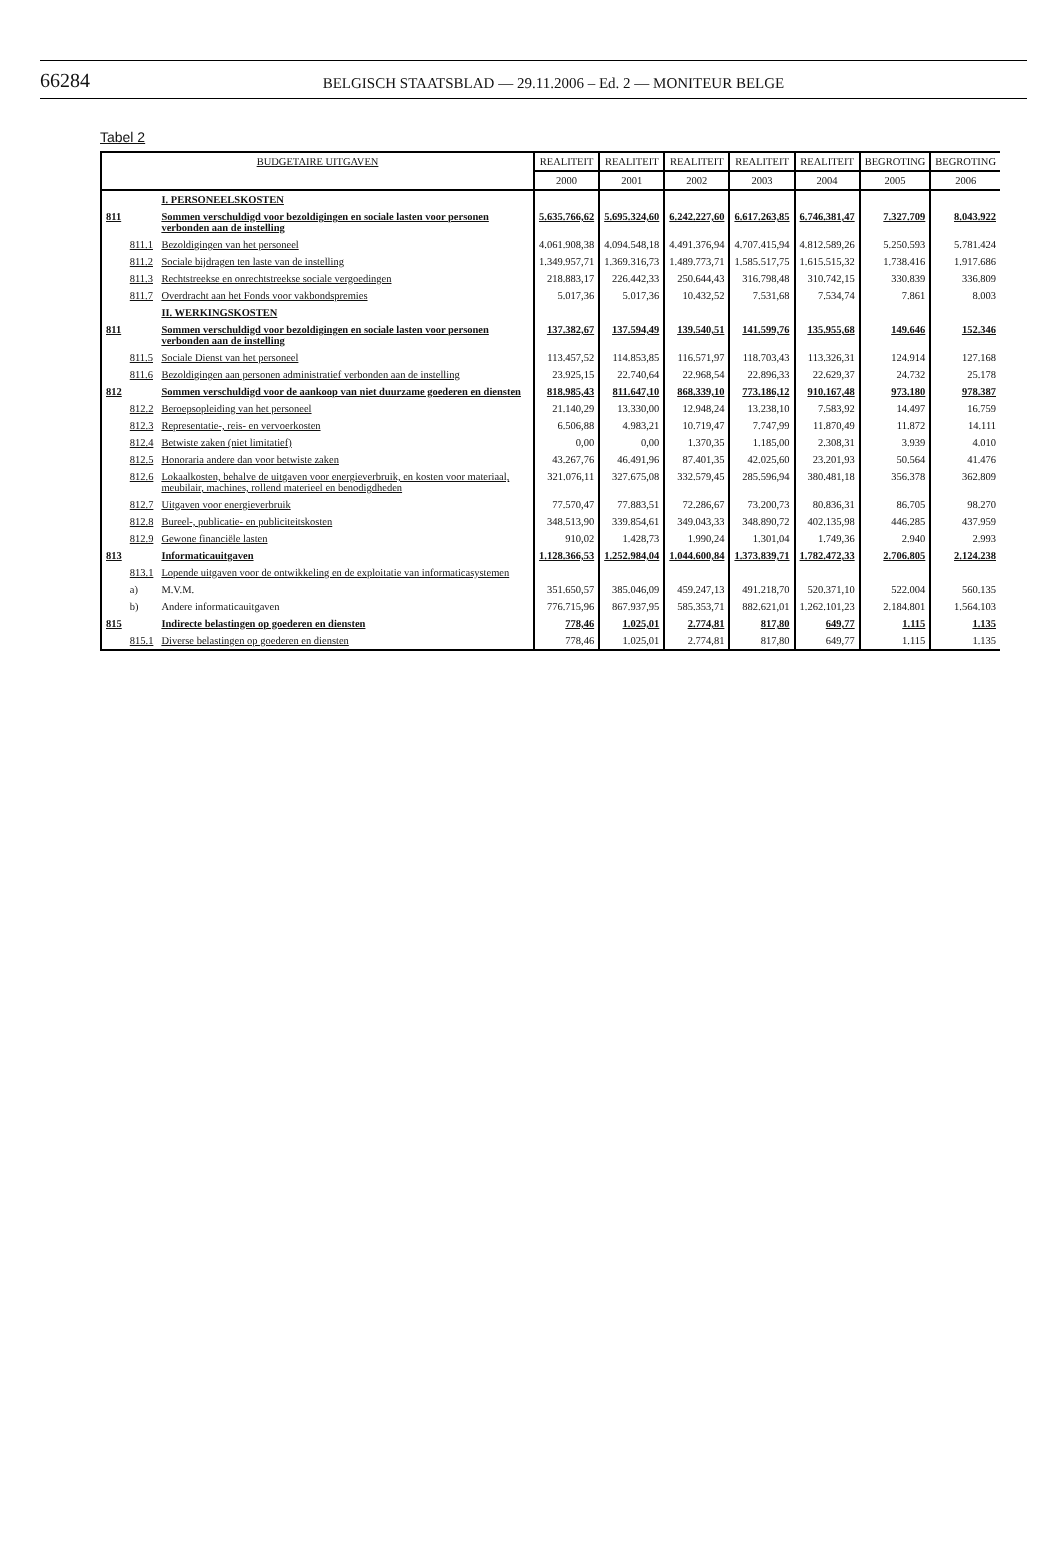66284
BELGISCH STAATSBLAD — 29.11.2006 – Ed. 2 — MONITEUR BELGE
Tabel 2
| BUDGETAIRE UITGAVEN | | | REALITEIT | REALITEIT | REALITEIT | REALITEIT | REALITEIT | BEGROTING | BEGROTING |
| --- | --- | --- | --- | --- | --- | --- | --- | --- | --- |
| | | | 2000 | 2001 | 2002 | 2003 | 2004 | 2005 | 2006 |
| | | I. PERSONEELSKOSTEN | | | | | | | |
| 811 | | Sommen verschuldigd voor bezoldigingen en sociale lasten voor personen verbonden aan de instelling | 5.635.766,62 | 5.695.324,60 | 6.242.227,60 | 6.617.263,85 | 6.746.381,47 | 7.327.709 | 8.043.922 |
| | 811.1 | Bezoldigingen van het personeel | 4.061.908,38 | 4.094.548,18 | 4.491.376,94 | 4.707.415,94 | 4.812.589,26 | 5.250.593 | 5.781.424 |
| | 811.2 | Sociale bijdragen ten laste van de instelling | 1.349.957,71 | 1.369.316,73 | 1.489.773,71 | 1.585.517,75 | 1.615.515,32 | 1.738.416 | 1.917.686 |
| | 811.3 | Rechtstreekse en onrechtstreekse sociale vergoedingen | 218.883,17 | 226.442,33 | 250.644,43 | 316.798,48 | 310.742,15 | 330.839 | 336.809 |
| | 811.7 | Overdracht aan het Fonds voor vakbondspremies | 5.017,36 | 5.017,36 | 10.432,52 | 7.531,68 | 7.534,74 | 7.861 | 8.003 |
| | | II. WERKINGSKOSTEN | | | | | | | |
| 811 | | Sommen verschuldigd voor bezoldigingen en sociale lasten voor personen verbonden aan de instelling | 137.382,67 | 137.594,49 | 139.540,51 | 141.599,76 | 135.955,68 | 149.646 | 152.346 |
| | 811.5 | Sociale Dienst van het personeel | 113.457,52 | 114.853,85 | 116.571,97 | 118.703,43 | 113.326,31 | 124.914 | 127.168 |
| | 811.6 | Bezoldigingen aan personen administratief verbonden aan de instelling | 23.925,15 | 22.740,64 | 22.968,54 | 22.896,33 | 22.629,37 | 24.732 | 25.178 |
| 812 | | Sommen verschuldigd voor de aankoop van niet duurzame goederen en diensten | 818.985,43 | 811.647,10 | 868.339,10 | 773.186,12 | 910.167,48 | 973.180 | 978.387 |
| | 812.2 | Beroepsopleiding van het personeel | 21.140,29 | 13.330,00 | 12.948,24 | 13.238,10 | 7.583,92 | 14.497 | 16.759 |
| | 812.3 | Representatie-, reis- en vervoerkosten | 6.506,88 | 4.983,21 | 10.719,47 | 7.747,99 | 11.870,49 | 11.872 | 14.111 |
| | 812.4 | Betwiste zaken (niet limitatief) | 0,00 | 0,00 | 1.370,35 | 1.185,00 | 2.308,31 | 3.939 | 4.010 |
| | 812.5 | Honoraria andere dan voor betwiste zaken | 43.267,76 | 46.491,96 | 87.401,35 | 42.025,60 | 23.201,93 | 50.564 | 41.476 |
| | 812.6 | Lokaalkosten, behalve de uitgaven voor energieverbruik, en kosten voor materiaal, meubilair, machines, rollend materieel en benodigdheden | 321.076,11 | 327.675,08 | 332.579,45 | 285.596,94 | 380.481,18 | 356.378 | 362.809 |
| | 812.7 | Uitgaven voor energieverbruik | 77.570,47 | 77.883,51 | 72.286,67 | 73.200,73 | 80.836,31 | 86.705 | 98.270 |
| | 812.8 | Bureel-, publicatie- en publiciteitskosten | 348.513,90 | 339.854,61 | 349.043,33 | 348.890,72 | 402.135,98 | 446.285 | 437.959 |
| | 812.9 | Gewone financiële lasten | 910,02 | 1.428,73 | 1.990,24 | 1.301,04 | 1.749,36 | 2.940 | 2.993 |
| 813 | | Informaticauitgaven | 1.128.366,53 | 1.252.984,04 | 1.044.600,84 | 1.373.839,71 | 1.782.472,33 | 2.706.805 | 2.124.238 |
| | 813.1 | Lopende uitgaven voor de ontwikkeling en de exploitatie van informaticasystemen | | | | | | | |
| | a) | M.V.M. | 351.650,57 | 385.046,09 | 459.247,13 | 491.218,70 | 520.371,10 | 522.004 | 560.135 |
| | b) | Andere informaticauitgaven | 776.715,96 | 867.937,95 | 585.353,71 | 882.621,01 | 1.262.101,23 | 2.184.801 | 1.564.103 |
| 815 | | Indirecte belastingen op goederen en diensten | 778,46 | 1.025,01 | 2.774,81 | 817,80 | 649,77 | 1.115 | 1.135 |
| | 815.1 | Diverse belastingen op goederen en diensten | 778,46 | 1.025,01 | 2.774,81 | 817,80 | 649,77 | 1.115 | 1.135 |